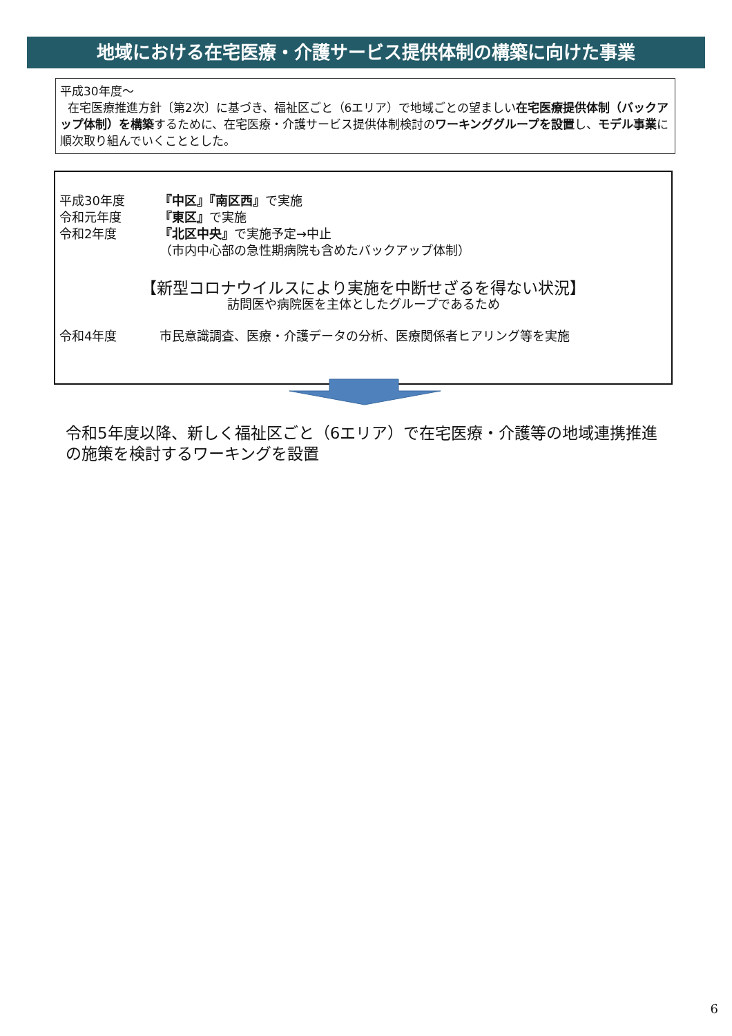地域における在宅医療・介護サービス提供体制の構築に向けた事業
平成30年度～
在宅医療推進方針〔第2次〕に基づき、福祉区ごと（6エリア）で地域ごとの望ましい在宅医療提供体制（バックアップ体制）を構築するために、在宅医療・介護サービス提供体制検討のワーキンググループを設置し、モデル事業に順次取り組んでいくこととした。
平成30年度 『中区』『南区西』で実施
令和元年度 『東区』で実施
令和2年度 『北区中央』で実施予定→中止
（市内中心部の急性期病院も含めたバックアップ体制）
【新型コロナウイルスにより実施を中断せざるを得ない状況】
訪問医や病院医を主体としたグループであるため
令和4年度 市民意識調査、医療・介護データの分析、医療関係者ヒアリング等を実施
令和5年度以降、新しく福祉区ごと（6エリア）で在宅医療・介護等の地域連携推進の施策を検討するワーキングを設置
6